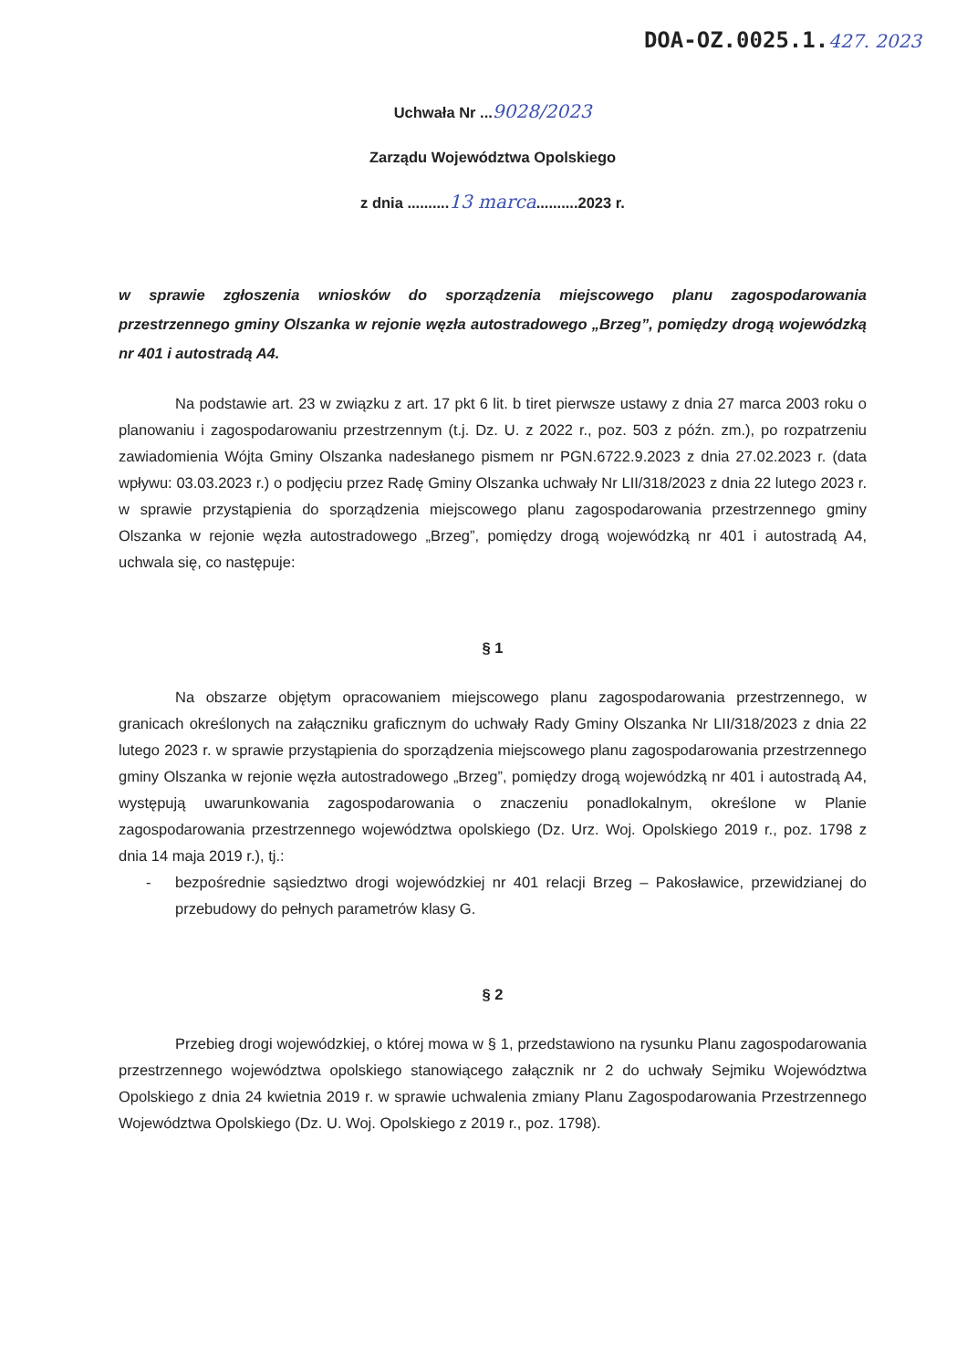DOA-OZ.0025.1.427. 2023
Uchwała Nr ...9028/2023
Zarządu Województwa Opolskiego
z dnia ..........13 marca..........2023 r.
w sprawie zgłoszenia wniosków do sporządzenia miejscowego planu zagospodarowania przestrzennego gminy Olszanka w rejonie węzła autostradowego „Brzeg”, pomiędzy drogą wojewódzką nr 401 i autostradą A4.
Na podstawie art. 23 w związku z art. 17 pkt 6 lit. b tiret pierwsze ustawy z dnia 27 marca 2003 roku o planowaniu i zagospodarowaniu przestrzennym (t.j. Dz. U. z 2022 r., poz. 503 z późn. zm.), po rozpatrzeniu zawiadomienia Wójta Gminy Olszanka nadesłanego pismem nr PGN.6722.9.2023 z dnia 27.02.2023 r. (data wpływu: 03.03.2023 r.) o podjęciu przez Radę Gminy Olszanka uchwały Nr LII/318/2023 z dnia 22 lutego 2023 r. w sprawie przystąpienia do sporządzenia miejscowego planu zagospodarowania przestrzennego gminy Olszanka w rejonie węzła autostradowego „Brzeg”, pomiędzy drogą wojewódzką nr 401 i autostradą A4, uchwala się, co następuje:
§ 1
Na obszarze objętym opracowaniem miejscowego planu zagospodarowania przestrzennego, w granicach określonych na załączniku graficznym do uchwały Rady Gminy Olszanka Nr LII/318/2023 z dnia 22 lutego 2023 r. w sprawie przystąpienia do sporządzenia miejscowego planu zagospodarowania przestrzennego gminy Olszanka w rejonie węzła autostradowego „Brzeg”, pomiędzy drogą wojewódzką nr 401 i autostradą A4, występują uwarunkowania zagospodarowania o znaczeniu ponadlokalnym, określone w Planie zagospodarowania przestrzennego województwa opolskiego (Dz. Urz. Woj. Opolskiego 2019 r., poz. 1798 z dnia 14 maja 2019 r.), tj.:
- bezpośrednie sąsiedztwo drogi wojewódzkiej nr 401 relacji Brzeg – Pakosławice, przewidzianej do przebudowy do pełnych parametrów klasy G.
§ 2
Przebieg drogi wojewódzkiej, o której mowa w § 1, przedstawiono na rysunku Planu zagospodarowania przestrzennego województwa opolskiego stanowiącego załącznik nr 2 do uchwały Sejmiku Województwa Opolskiego z dnia 24 kwietnia 2019 r. w sprawie uchwalenia zmiany Planu Zagospodarowania Przestrzennego Województwa Opolskiego (Dz. U. Woj. Opolskiego z 2019 r., poz. 1798).